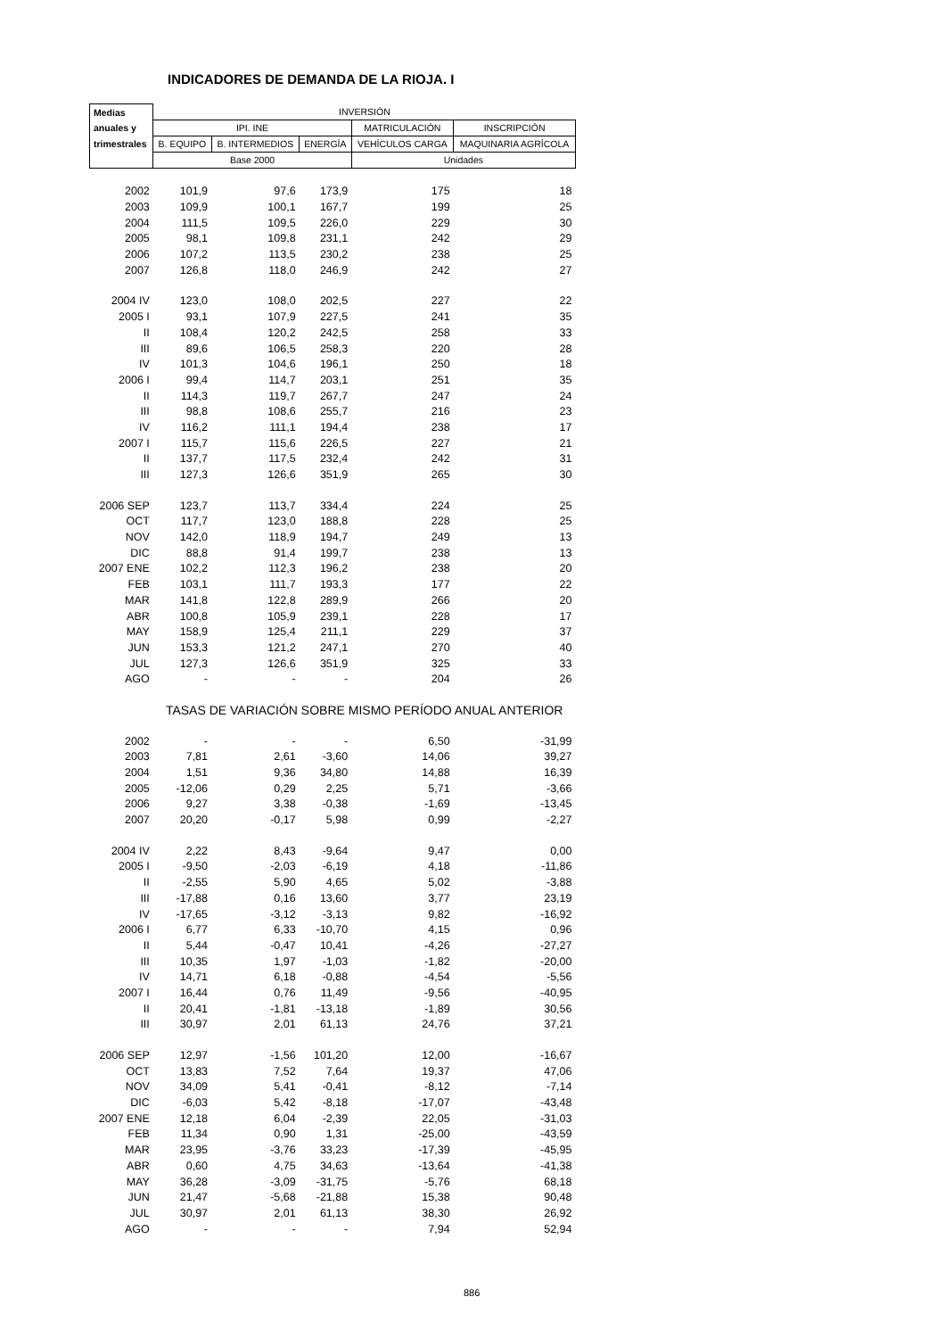INDICADORES DE DEMANDA DE LA RIOJA. I
| Medias | INVERSIÓN | | | | |
| --- | --- | --- | --- | --- | --- |
| anuales y | IPI. INE | | | MATRICULACIÓN | INSCRIPCIÓN |
| trimestrales | B. EQUIPO | B. INTERMEDIOS | ENERGÍA | VEHÍCULOS CARGA | MAQUINARIA AGRÍCOLA |
| | Base 2000 | | | Unidades | |
| 2002 | 101,9 | 97,6 | 173,9 | 175 | 18 |
| 2003 | 109,9 | 100,1 | 167,7 | 199 | 25 |
| 2004 | 111,5 | 109,5 | 226,0 | 229 | 30 |
| 2005 | 98,1 | 109,8 | 231,1 | 242 | 29 |
| 2006 | 107,2 | 113,5 | 230,2 | 238 | 25 |
| 2007 | 126,8 | 118,0 | 246,9 | 242 | 27 |
| 2004 IV | 123,0 | 108,0 | 202,5 | 227 | 22 |
| 2005 I | 93,1 | 107,9 | 227,5 | 241 | 35 |
| II | 108,4 | 120,2 | 242,5 | 258 | 33 |
| III | 89,6 | 106,5 | 258,3 | 220 | 28 |
| IV | 101,3 | 104,6 | 196,1 | 250 | 18 |
| 2006 I | 99,4 | 114,7 | 203,1 | 251 | 35 |
| II | 114,3 | 119,7 | 267,7 | 247 | 24 |
| III | 98,8 | 108,6 | 255,7 | 216 | 23 |
| IV | 116,2 | 111,1 | 194,4 | 238 | 17 |
| 2007 I | 115,7 | 115,6 | 226,5 | 227 | 21 |
| II | 137,7 | 117,5 | 232,4 | 242 | 31 |
| III | 127,3 | 126,6 | 351,9 | 265 | 30 |
| 2006 SEP | 123,7 | 113,7 | 334,4 | 224 | 25 |
| OCT | 117,7 | 123,0 | 188,8 | 228 | 25 |
| NOV | 142,0 | 118,9 | 194,7 | 249 | 13 |
| DIC | 88,8 | 91,4 | 199,7 | 238 | 13 |
| 2007 ENE | 102,2 | 112,3 | 196,2 | 238 | 20 |
| FEB | 103,1 | 111,7 | 193,3 | 177 | 22 |
| MAR | 141,8 | 122,8 | 289,9 | 266 | 20 |
| ABR | 100,8 | 105,9 | 239,1 | 228 | 17 |
| MAY | 158,9 | 125,4 | 211,1 | 229 | 37 |
| JUN | 153,3 | 121,2 | 247,1 | 270 | 40 |
| JUL | 127,3 | 126,6 | 351,9 | 325 | 33 |
| AGO | - | - | - | 204 | 26 |
| | TASAS DE VARIACIÓN SOBRE MISMO PERÍODO ANUAL ANTERIOR | | | | |
| 2002 | - | - | - | 6,50 | -31,99 |
| 2003 | 7,81 | 2,61 | -3,60 | 14,06 | 39,27 |
| 2004 | 1,51 | 9,36 | 34,80 | 14,88 | 16,39 |
| 2005 | -12,06 | 0,29 | 2,25 | 5,71 | -3,66 |
| 2006 | 9,27 | 3,38 | -0,38 | -1,69 | -13,45 |
| 2007 | 20,20 | -0,17 | 5,98 | 0,99 | -2,27 |
| 2004 IV | 2,22 | 8,43 | -9,64 | 9,47 | 0,00 |
| 2005 I | -9,50 | -2,03 | -6,19 | 4,18 | -11,86 |
| II | -2,55 | 5,90 | 4,65 | 5,02 | -3,88 |
| III | -17,88 | 0,16 | 13,60 | 3,77 | 23,19 |
| IV | -17,65 | -3,12 | -3,13 | 9,82 | -16,92 |
| 2006 I | 6,77 | 6,33 | -10,70 | 4,15 | 0,96 |
| II | 5,44 | -0,47 | 10,41 | -4,26 | -27,27 |
| III | 10,35 | 1,97 | -1,03 | -1,82 | -20,00 |
| IV | 14,71 | 6,18 | -0,88 | -4,54 | -5,56 |
| 2007 I | 16,44 | 0,76 | 11,49 | -9,56 | -40,95 |
| II | 20,41 | -1,81 | -13,18 | -1,89 | 30,56 |
| III | 30,97 | 2,01 | 61,13 | 24,76 | 37,21 |
| 2006 SEP | 12,97 | -1,56 | 101,20 | 12,00 | -16,67 |
| OCT | 13,83 | 7,52 | 7,64 | 19,37 | 47,06 |
| NOV | 34,09 | 5,41 | -0,41 | -8,12 | -7,14 |
| DIC | -6,03 | 5,42 | -8,18 | -17,07 | -43,48 |
| 2007 ENE | 12,18 | 6,04 | -2,39 | 22,05 | -31,03 |
| FEB | 11,34 | 0,90 | 1,31 | -25,00 | -43,59 |
| MAR | 23,95 | -3,76 | 33,23 | -17,39 | -45,95 |
| ABR | 0,60 | 4,75 | 34,63 | -13,64 | -41,38 |
| MAY | 36,28 | -3,09 | -31,75 | -5,76 | 68,18 |
| JUN | 21,47 | -5,68 | -21,88 | 15,38 | 90,48 |
| JUL | 30,97 | 2,01 | 61,13 | 38,30 | 26,92 |
| AGO | - | - | - | 7,94 | 52,94 |
886